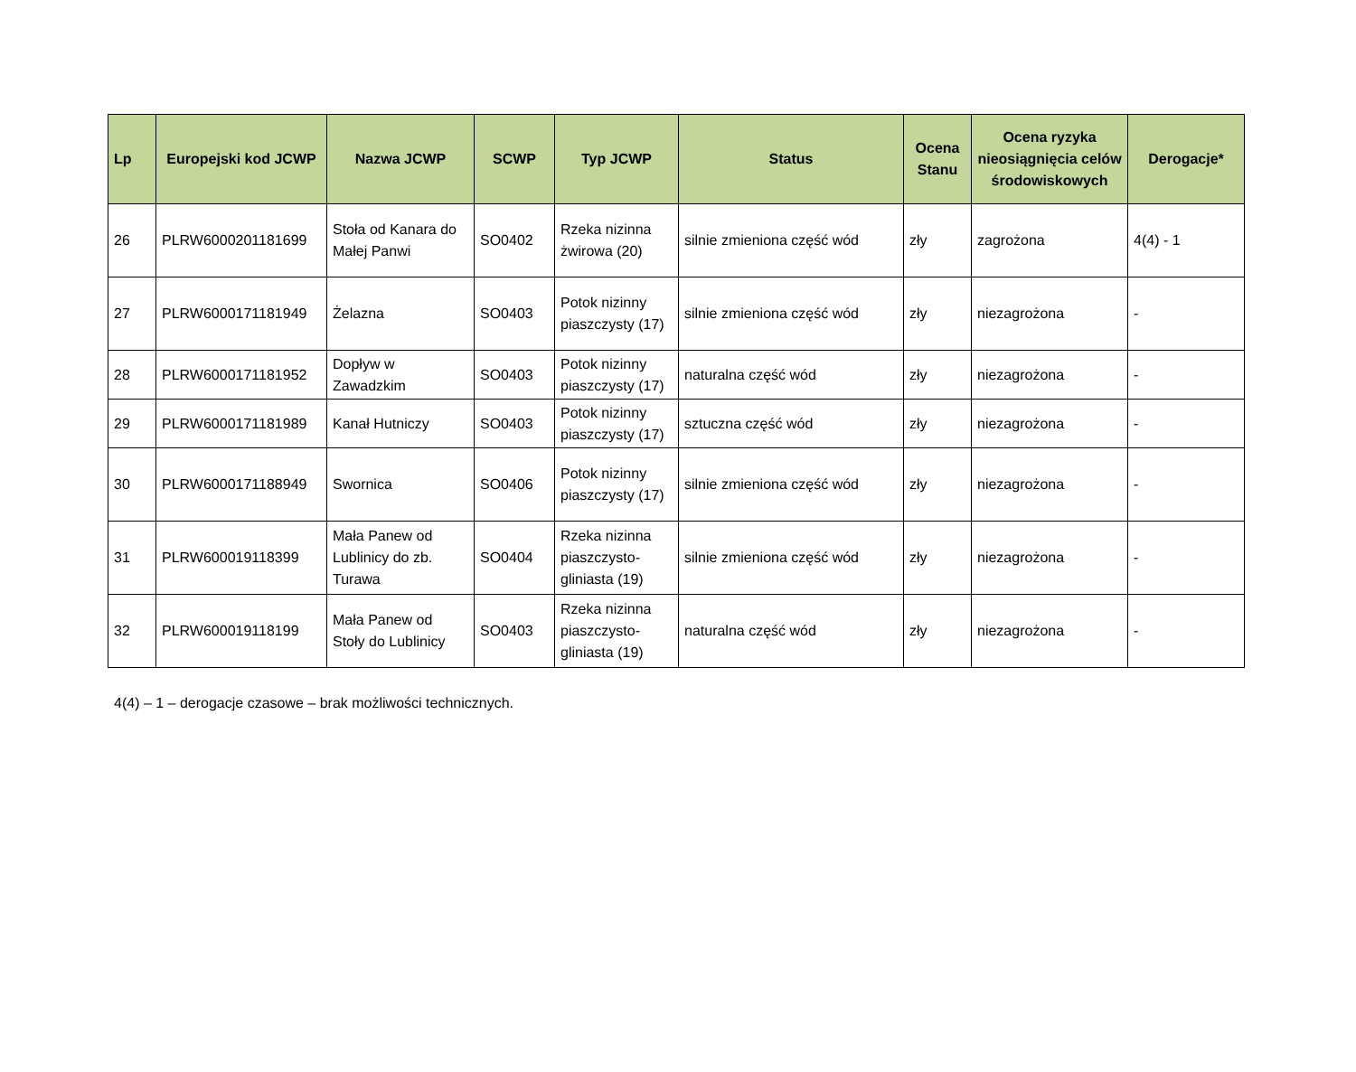| Lp | Europejski kod JCWP | Nazwa JCWP | SCWP | Typ JCWP | Status | Ocena Stanu | Ocena ryzyka nieosiągnięcia celów środowiskowych | Derogacje* |
| --- | --- | --- | --- | --- | --- | --- | --- | --- |
| 26 | PLRW6000201181699 | Stoła od Kanara do Małej Panwi | SO0402 | Rzeka nizinna żwirowa (20) | silnie zmieniona część wód | zły | zagrożona | 4(4) - 1 |
| 27 | PLRW6000171181949 | Żelazna | SO0403 | Potok nizinny piaszczysty (17) | silnie zmieniona część wód | zły | niezagrożona | - |
| 28 | PLRW6000171181952 | Dopływ w Zawadzkim | SO0403 | Potok nizinny piaszczysty (17) | naturalna część wód | zły | niezagrożona | - |
| 29 | PLRW6000171181989 | Kanał Hutniczy | SO0403 | Potok nizinny piaszczysty (17) | sztuczna część wód | zły | niezagrożona | - |
| 30 | PLRW6000171188949 | Swornica | SO0406 | Potok nizinny piaszczysty (17) | silnie zmieniona część wód | zły | niezagrożona | - |
| 31 | PLRW600019118399 | Mała Panew od Lublinicy do zb. Turawa | SO0404 | Rzeka nizinna piaszczysto-gliniasta (19) | silnie zmieniona część wód | zły | niezagrożona | - |
| 32 | PLRW600019118199 | Mała Panew od Stoły do Lublinicy | SO0403 | Rzeka nizinna piaszczysto-gliniasta (19) | naturalna część wód | zły | niezagrożona | - |
4(4) – 1 – derogacje czasowe – brak możliwości technicznych.